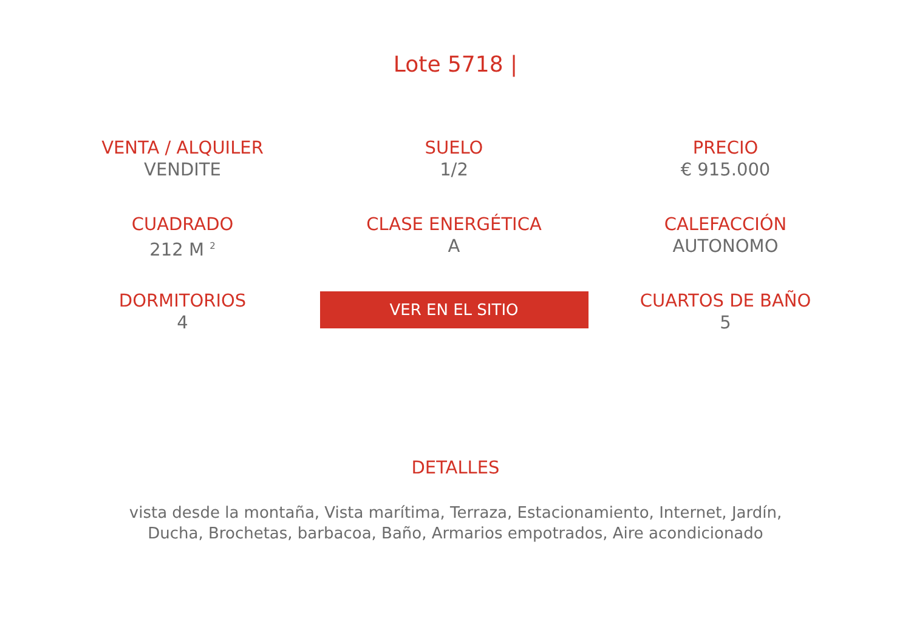Lote 5718 |
VENTA / ALQUILER
VENDITE
SUELO
1/2
PRECIO
€ 915.000
CUADRADO
212 M <sup>2</sup>
CLASE ENERGÉTICA
A
CALEFACCIÓN
AUTONOMO
DORMITORIOS
4
VER EN EL SITIO
CUARTOS DE BAÑO
5
DETALLES
vista desde la montaña, Vista marítima, Terraza, Estacionamiento, Internet, Jardín, Ducha, Brochetas, barbacoa, Baño, Armarios empotrados, Aire acondicionado